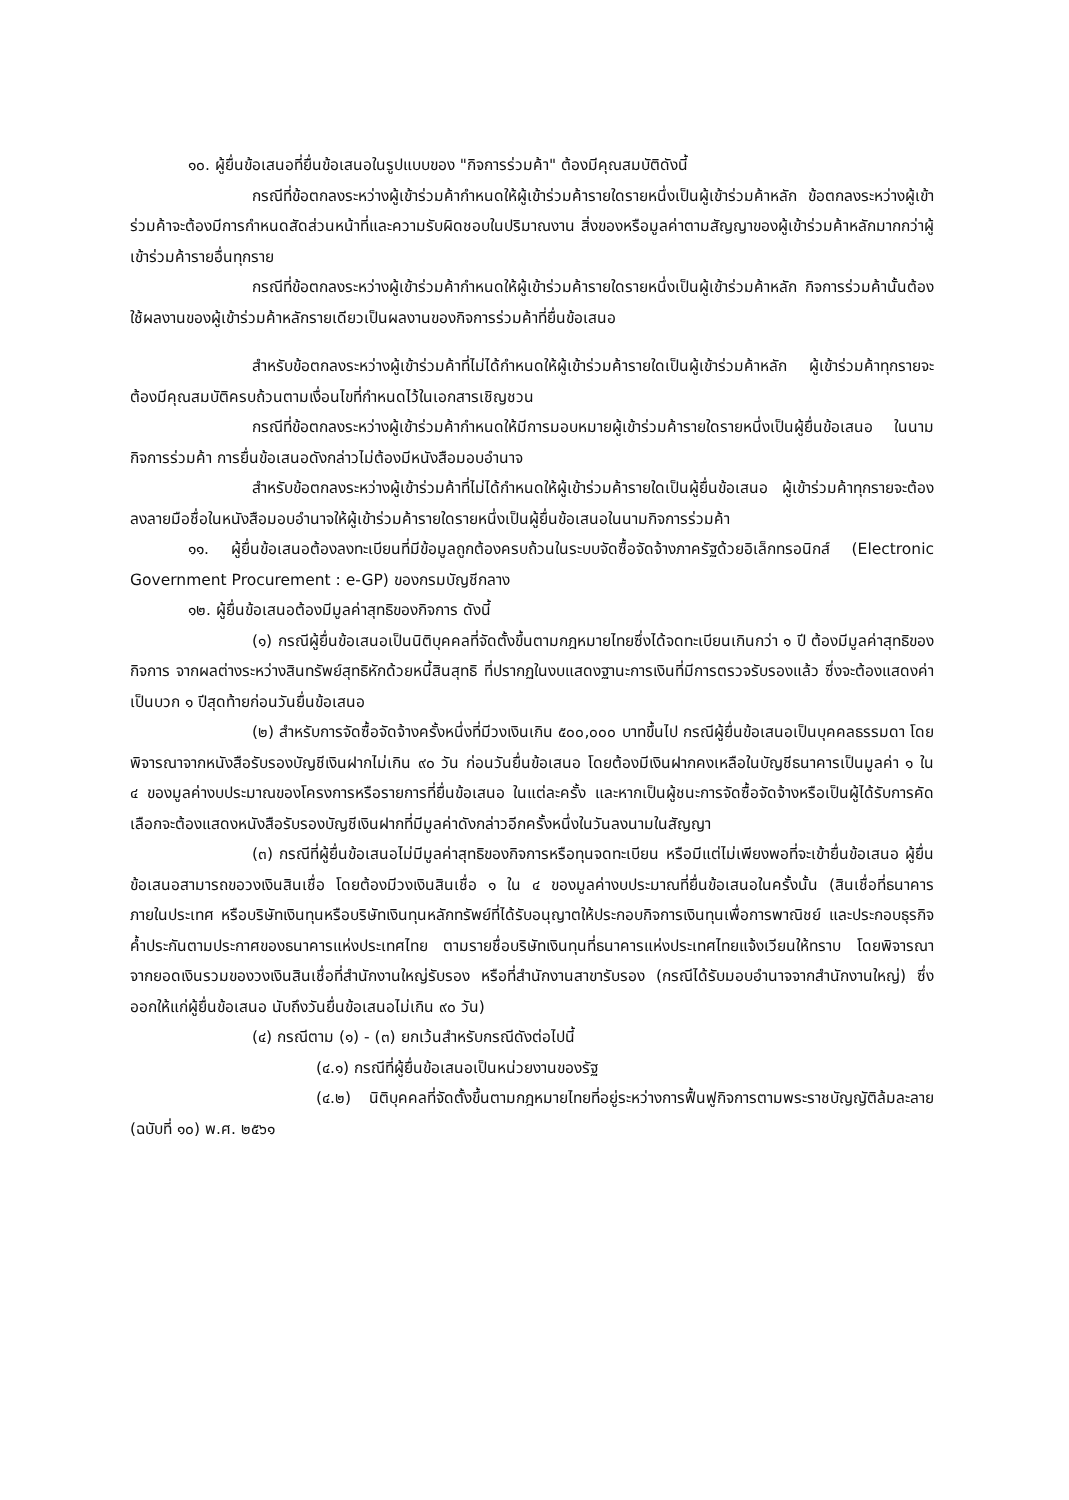๑๐. ผู้ยื่นข้อเสนอที่ยื่นข้อเสนอในรูปแบบของ "กิจการร่วมค้า" ต้องมีคุณสมบัติดังนี้
กรณีที่ข้อตกลงระหว่างผู้เข้าร่วมค้ากำหนดให้ผู้เข้าร่วมค้ารายใดรายหนึ่งเป็นผู้เข้าร่วมค้าหลัก ข้อตกลงระหว่างผู้เข้าร่วมค้าจะต้องมีการกำหนดสัดส่วนหน้าที่และความรับผิดชอบในปริมาณงาน สิ่งของหรือมูลค่าตามสัญญาของผู้เข้าร่วมค้าหลักมากกว่าผู้เข้าร่วมค้ารายอื่นทุกราย
กรณีที่ข้อตกลงระหว่างผู้เข้าร่วมค้ากำหนดให้ผู้เข้าร่วมค้ารายใดรายหนึ่งเป็นผู้เข้าร่วมค้าหลัก กิจการร่วมค้านั้นต้องใช้ผลงานของผู้เข้าร่วมค้าหลักรายเดียวเป็นผลงานของกิจการร่วมค้าที่ยื่นข้อเสนอ
สำหรับข้อตกลงระหว่างผู้เข้าร่วมค้าที่ไม่ได้กำหนดให้ผู้เข้าร่วมค้ารายใดเป็นผู้เข้าร่วมค้าหลัก ผู้เข้าร่วมค้าทุกรายจะต้องมีคุณสมบัติครบถ้วนตามเงื่อนไขที่กำหนดไว้ในเอกสารเชิญชวน
กรณีที่ข้อตกลงระหว่างผู้เข้าร่วมค้ากำหนดให้มีการมอบหมายผู้เข้าร่วมค้ารายใดรายหนึ่งเป็นผู้ยื่นข้อเสนอ ในนามกิจการร่วมค้า การยื่นข้อเสนอดังกล่าวไม่ต้องมีหนังสือมอบอำนาจ
สำหรับข้อตกลงระหว่างผู้เข้าร่วมค้าที่ไม่ได้กำหนดให้ผู้เข้าร่วมค้ารายใดเป็นผู้ยื่นข้อเสนอ ผู้เข้าร่วมค้าทุกรายจะต้องลงลายมือชื่อในหนังสือมอบอำนาจให้ผู้เข้าร่วมค้ารายใดรายหนึ่งเป็นผู้ยื่นข้อเสนอในนามกิจการร่วมค้า
๑๑. ผู้ยื่นข้อเสนอต้องลงทะเบียนที่มีข้อมูลถูกต้องครบถ้วนในระบบจัดซื้อจัดจ้างภาครัฐด้วยอิเล็กทรอนิกส์ (Electronic Government Procurement : e-GP) ของกรมบัญชีกลาง
๑๒. ผู้ยื่นข้อเสนอต้องมีมูลค่าสุทธิของกิจการ ดังนี้
(๑) กรณีผู้ยื่นข้อเสนอเป็นนิติบุคคลที่จัดตั้งขึ้นตามกฎหมายไทยซึ่งได้จดทะเบียนเกินกว่า ๑ ปี ต้องมีมูลค่าสุทธิของกิจการ จากผลต่างระหว่างสินทรัพย์สุทธิหักด้วยหนี้สินสุทธิ ที่ปรากฏในงบแสดงฐานะการเงินที่มีการตรวจรับรองแล้ว ซึ่งจะต้องแสดงค่าเป็นบวก ๑ ปีสุดท้ายก่อนวันยื่นข้อเสนอ
(๒) สำหรับการจัดซื้อจัดจ้างครั้งหนึ่งที่มีวงเงินเกิน ๕๐๐,๐๐๐ บาทขึ้นไป กรณีผู้ยื่นข้อเสนอเป็นบุคคลธรรมดา โดยพิจารณาจากหนังสือรับรองบัญชีเงินฝากไม่เกิน ๙๐ วัน ก่อนวันยื่นข้อเสนอ โดยต้องมีเงินฝากคงเหลือในบัญชีธนาคารเป็นมูลค่า ๑ ใน ๔ ของมูลค่างบประมาณของโครงการหรือรายการที่ยื่นข้อเสนอ ในแต่ละครั้ง และหากเป็นผู้ชนะการจัดซื้อจัดจ้างหรือเป็นผู้ได้รับการคัดเลือกจะต้องแสดงหนังสือรับรองบัญชีเงินฝากที่มีมูลค่าดังกล่าวอีกครั้งหนึ่งในวันลงนามในสัญญา
(๓) กรณีที่ผู้ยื่นข้อเสนอไม่มีมูลค่าสุทธิของกิจการหรือทุนจดทะเบียน หรือมีแต่ไม่เพียงพอที่จะเข้ายื่นข้อเสนอ ผู้ยื่นข้อเสนอสามารถขอวงเงินสินเชื่อ โดยต้องมีวงเงินสินเชื่อ ๑ ใน ๔ ของมูลค่างบประมาณที่ยื่นข้อเสนอในครั้งนั้น (สินเชื่อที่ธนาคารภายในประเทศ หรือบริษัทเงินทุนหรือบริษัทเงินทุนหลักทรัพย์ที่ได้รับอนุญาตให้ประกอบกิจการเงินทุนเพื่อการพาณิชย์ และประกอบธุรกิจค้ำประกันตามประกาศของธนาคารแห่งประเทศไทย ตามรายชื่อบริษัทเงินทุนที่ธนาคารแห่งประเทศไทยแจ้งเวียนให้ทราบ โดยพิจารณาจากยอดเงินรวมของวงเงินสินเชื่อที่สำนักงานใหญ่รับรอง หรือที่สำนักงานสาขารับรอง (กรณีได้รับมอบอำนาจจากสำนักงานใหญ่) ซึ่งออกให้แก่ผู้ยื่นข้อเสนอ นับถึงวันยื่นข้อเสนอไม่เกิน ๙๐ วัน)
(๔) กรณีตาม (๑) - (๓) ยกเว้นสำหรับกรณีดังต่อไปนี้
(๔.๑) กรณีที่ผู้ยื่นข้อเสนอเป็นหน่วยงานของรัฐ
(๔.๒) นิติบุคคลที่จัดตั้งขึ้นตามกฎหมายไทยที่อยู่ระหว่างการฟื้นฟูกิจการตามพระราชบัญญัติล้มละลาย (ฉบับที่ ๑๐) พ.ศ. ๒๕๖๑